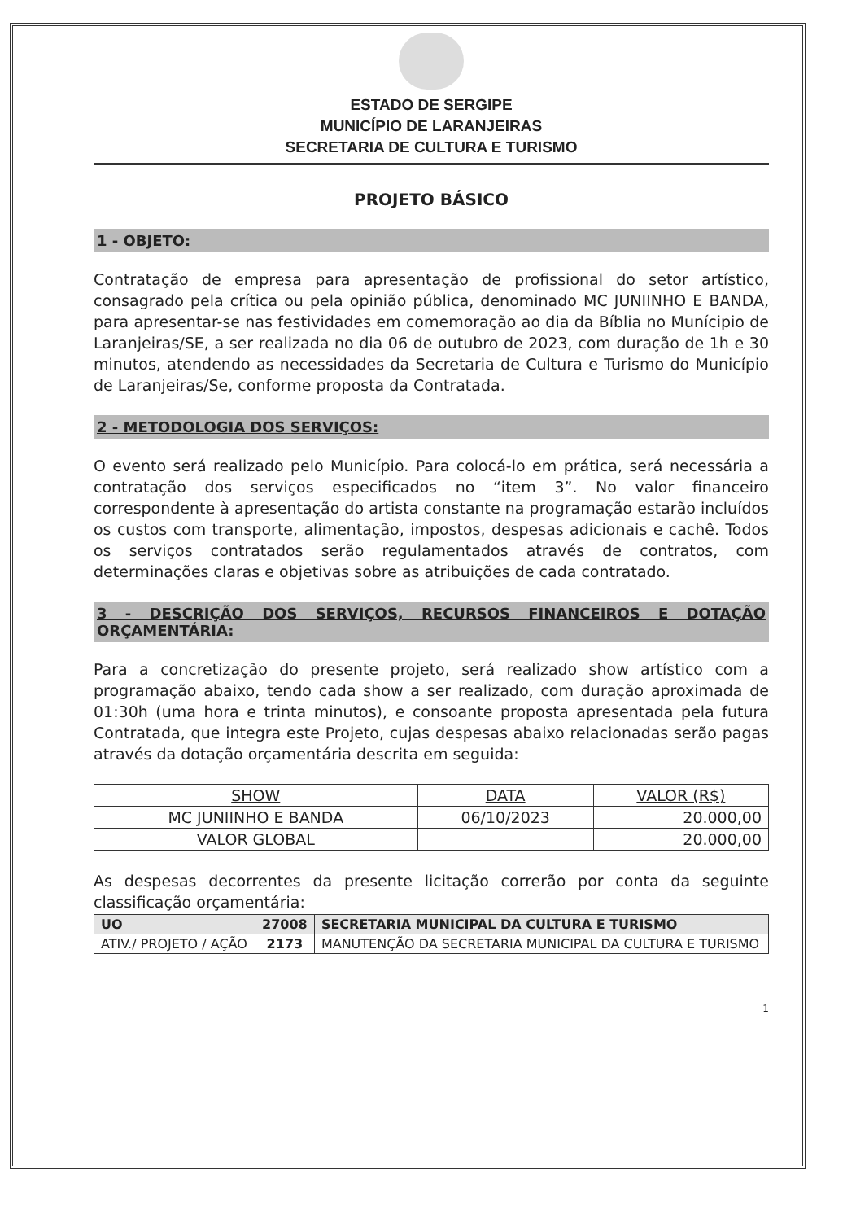ESTADO DE SERGIPE
MUNICÍPIO DE LARANJEIRAS
SECRETARIA DE CULTURA E TURISMO
PROJETO BÁSICO
1 - OBJETO:
Contratação de empresa para apresentação de profissional do setor artístico, consagrado pela crítica ou pela opinião pública, denominado MC JUNIINHO E BANDA, para apresentar-se nas festividades em comemoração ao dia da Bíblia no Munícipio de Laranjeiras/SE, a ser realizada no dia 06 de outubro de 2023, com duração de 1h e 30 minutos, atendendo as necessidades da Secretaria de Cultura e Turismo do Município de Laranjeiras/Se, conforme proposta da Contratada.
2 - METODOLOGIA DOS SERVIÇOS:
O evento será realizado pelo Município. Para colocá-lo em prática, será necessária a contratação dos serviços especificados no “item 3”. No valor financeiro correspondente à apresentação do artista constante na programação estarão incluídos os custos com transporte, alimentação, impostos, despesas adicionais e cachê. Todos os serviços contratados serão regulamentados através de contratos, com determinações claras e objetivas sobre as atribuições de cada contratado.
3 - DESCRIÇÃO DOS SERVIÇOS, RECURSOS FINANCEIROS E DOTAÇÃO ORÇAMENTÁRIA:
Para a concretização do presente projeto, será realizado show artístico com a programação abaixo, tendo cada show a ser realizado, com duração aproximada de 01:30h (uma hora e trinta minutos), e consoante proposta apresentada pela futura Contratada, que integra este Projeto, cujas despesas abaixo relacionadas serão pagas através da dotação orçamentária descrita em seguida:
| SHOW | DATA | VALOR (R$) |
| --- | --- | --- |
| MC JUNIINHO E BANDA | 06/10/2023 | 20.000,00 |
| VALOR GLOBAL | | 20.000,00 |
As despesas decorrentes da presente licitação correrão por conta da seguinte classificação orçamentária:
| UO | 27008 | SECRETARIA MUNICIPAL DA CULTURA E TURISMO |
| ATIV./ PROJETO / AÇÃO | 2173 | MANUTENÇÃO DA SECRETARIA MUNICIPAL DA CULTURA E TURISMO |
1